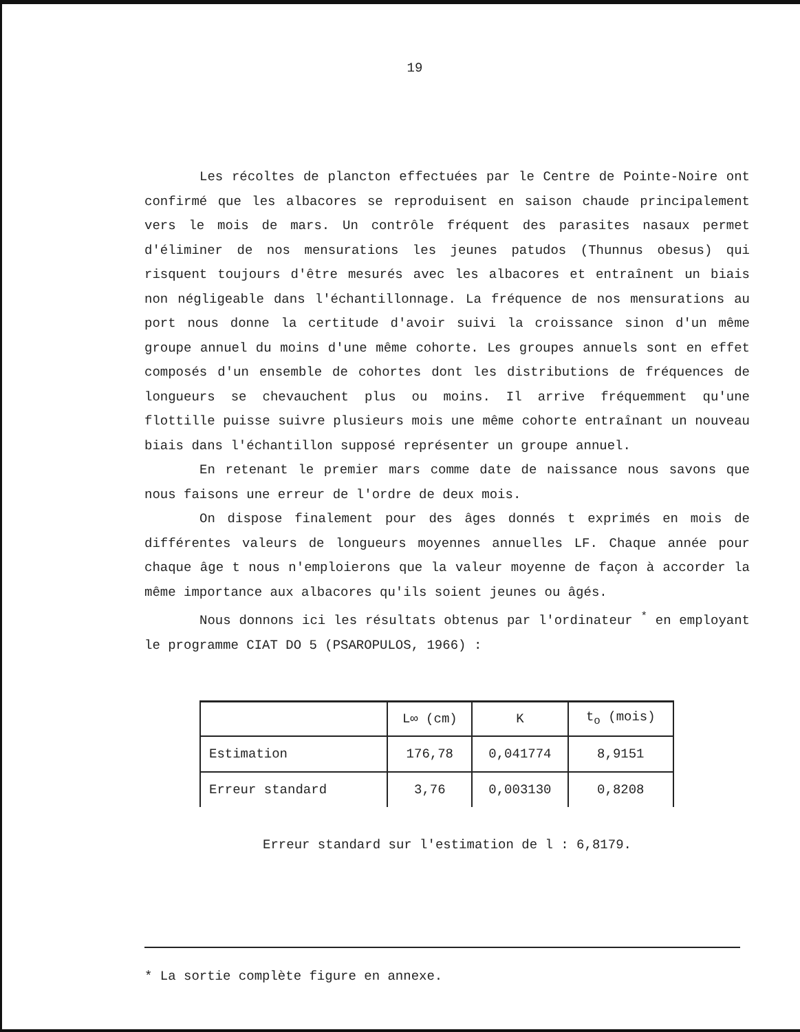19
Les récoltes de plancton effectuées par le Centre de Pointe-Noire ont confirmé que les albacores se reproduisent en saison chaude principalement vers le mois de mars. Un contrôle fréquent des parasites nasaux permet d'éliminer de nos mensurations les jeunes patudos (Thunnus obesus) qui risquent toujours d'être mesurés avec les albacores et entraînent un biais non négligeable dans l'échantillonnage. La fréquence de nos mensurations au port nous donne la certitude d'avoir suivi la croissance sinon d'un même groupe annuel du moins d'une même cohorte. Les groupes annuels sont en effet composés d'un ensemble de cohortes dont les distributions de fréquences de longueurs se chevauchent plus ou moins. Il arrive fréquemment qu'une flottille puisse suivre plusieurs mois une même cohorte entraînant un nouveau biais dans l'échantillon supposé représenter un groupe annuel.
En retenant le premier mars comme date de naissance nous savons que nous faisons une erreur de l'ordre de deux mois.
On dispose finalement pour des âges donnés t exprimés en mois de différentes valeurs de longueurs moyennes annuelles LF. Chaque année pour chaque âge t nous n'emploierons que la valeur moyenne de façon à accorder la même importance aux albacores qu'ils soient jeunes ou âgés.
Nous donnons ici les résultats obtenus par l'ordinateur <sup>*</sup> en employant le programme CIAT DO 5 (PSAROPULOS, 1966) :
| | L∞ (cm) | K | t<sub>o</sub> (mois) |
| --- | --- | --- | --- |
| Estimation | 176,78 | 0,041774 | 8,9151 |
| Erreur standard | 3,76 | 0,003130 | 0,8208 |
Erreur standard sur l'estimation de l : 6,8179.
* La sortie complète figure en annexe.